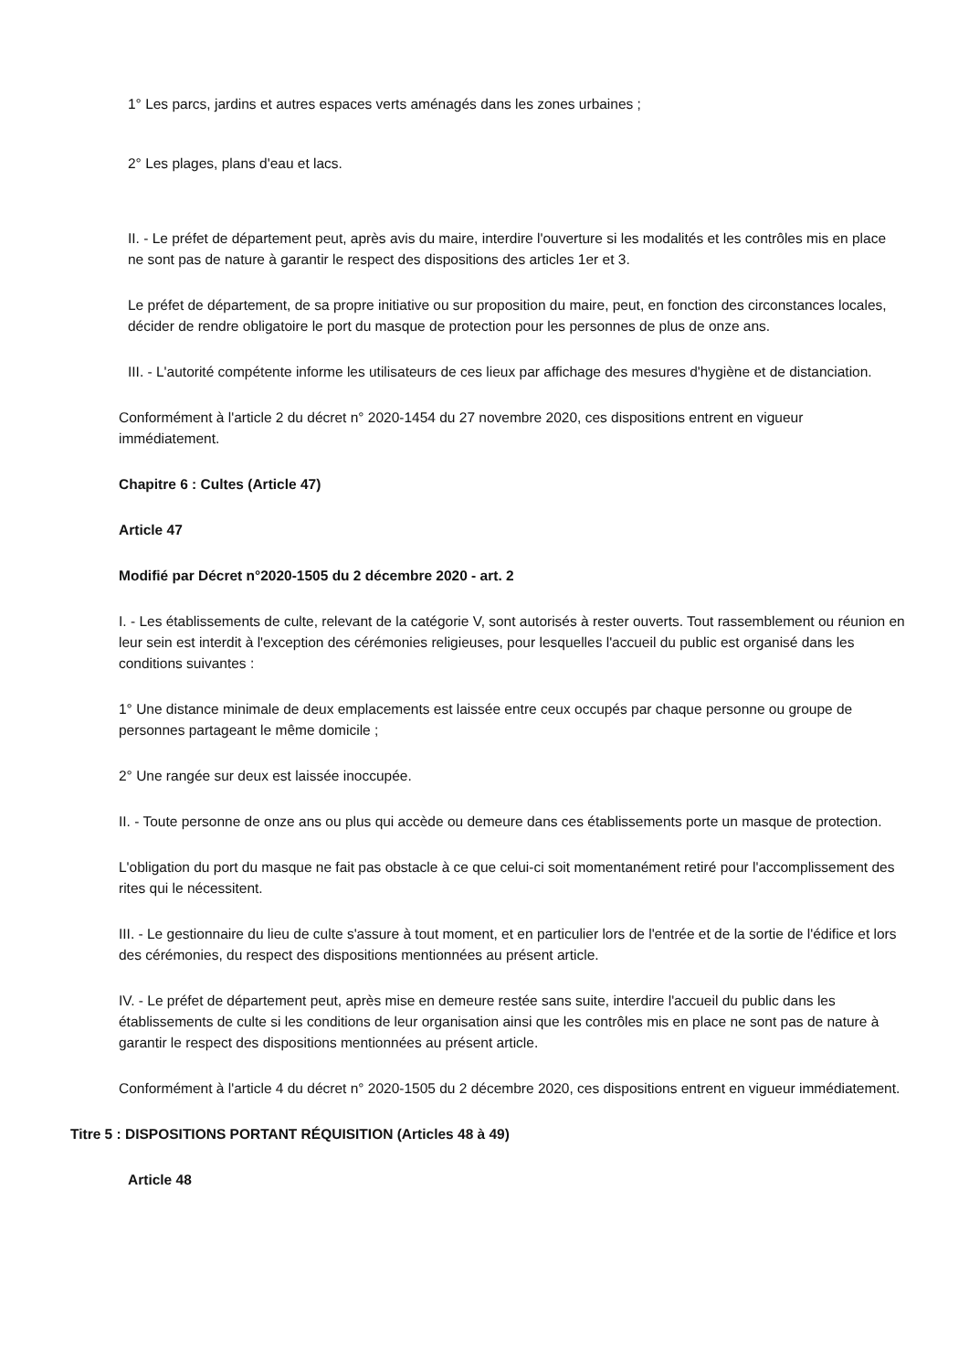1° Les parcs, jardins et autres espaces verts aménagés dans les zones urbaines ;
2° Les plages, plans d'eau et lacs.
II. - Le préfet de département peut, après avis du maire, interdire l'ouverture si les modalités et les contrôles mis en place ne sont pas de nature à garantir le respect des dispositions des articles 1er et 3.
Le préfet de département, de sa propre initiative ou sur proposition du maire, peut, en fonction des circonstances locales, décider de rendre obligatoire le port du masque de protection pour les personnes de plus de onze ans.
III. - L'autorité compétente informe les utilisateurs de ces lieux par affichage des mesures d'hygiène et de distanciation.
Conformément à l'article 2 du décret n° 2020-1454 du 27 novembre 2020, ces dispositions entrent en vigueur immédiatement.
Chapitre 6 : Cultes (Article 47)
Article 47
Modifié par Décret n°2020-1505 du 2 décembre 2020 - art. 2
I. - Les établissements de culte, relevant de la catégorie V, sont autorisés à rester ouverts. Tout rassemblement ou réunion en leur sein est interdit à l'exception des cérémonies religieuses, pour lesquelles l'accueil du public est organisé dans les conditions suivantes :
1° Une distance minimale de deux emplacements est laissée entre ceux occupés par chaque personne ou groupe de personnes partageant le même domicile ;
2° Une rangée sur deux est laissée inoccupée.
II. - Toute personne de onze ans ou plus qui accède ou demeure dans ces établissements porte un masque de protection.
L'obligation du port du masque ne fait pas obstacle à ce que celui-ci soit momentanément retiré pour l'accomplissement des rites qui le nécessitent.
III. - Le gestionnaire du lieu de culte s'assure à tout moment, et en particulier lors de l'entrée et de la sortie de l'édifice et lors des cérémonies, du respect des dispositions mentionnées au présent article.
IV. - Le préfet de département peut, après mise en demeure restée sans suite, interdire l'accueil du public dans les établissements de culte si les conditions de leur organisation ainsi que les contrôles mis en place ne sont pas de nature à garantir le respect des dispositions mentionnées au présent article.
Conformément à l'article 4 du décret n° 2020-1505 du 2 décembre 2020, ces dispositions entrent en vigueur immédiatement.
Titre 5 : DISPOSITIONS PORTANT RÉQUISITION (Articles 48 à 49)
Article 48